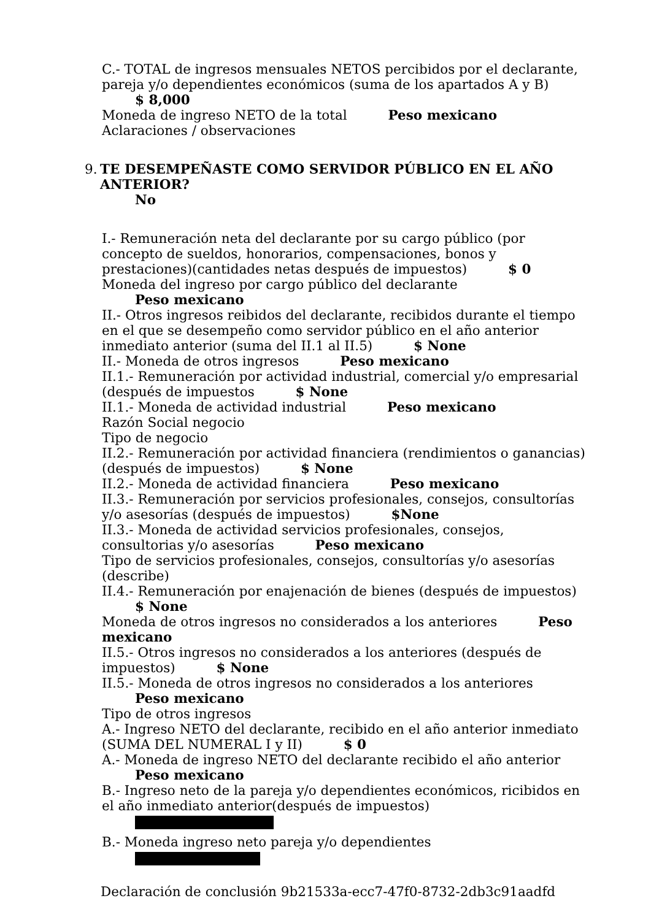C.- TOTAL de ingresos mensuales NETOS percibidos por el declarante, pareja y/o dependientes económicos (suma de los apartados A y B)
$ 8,000
Moneda de ingreso NETO de la total Peso mexicano
Aclaraciones / observaciones
9. TE DESEMPEÑASTE COMO SERVIDOR PÚBLICO EN EL AÑO ANTERIOR?
No
I.- Remuneración neta del declarante por su cargo público (por concepto de sueldos, honorarios, compensaciones, bonos y prestaciones)(cantidades netas después de impuestos) $ 0
Moneda del ingreso por cargo público del declarante
Peso mexicano
II.- Otros ingresos reibidos del declarante, recibidos durante el tiempo en el que se desempeño como servidor público en el año anterior inmediato anterior (suma del II.1 al II.5) $ None
II.- Moneda de otros ingresos Peso mexicano
II.1.- Remuneración por actividad industrial, comercial y/o empresarial (después de impuestos $ None
II.1.- Moneda de actividad industrial Peso mexicano
Razón Social negocio
Tipo de negocio
II.2.- Remuneración por actividad financiera (rendimientos o ganancias) (después de impuestos) $ None
II.2.- Moneda de actividad financiera Peso mexicano
II.3.- Remuneración por servicios profesionales, consejos, consultorías y/o asesorías (después de impuestos) $None
II.3.- Moneda de actividad servicios profesionales, consejos, consultorias y/o asesorías Peso mexicano
Tipo de servicios profesionales, consejos, consultorías y/o asesorías (describe)
II.4.- Remuneración por enajenación de bienes (después de impuestos)
$ None
Moneda de otros ingresos no considerados a los anteriores Peso mexicano
II.5.- Otros ingresos no considerados a los anteriores (después de impuestos) $ None
II.5.- Moneda de otros ingresos no considerados a los anteriores
Peso mexicano
Tipo de otros ingresos
A.- Ingreso NETO del declarante, recibido en el año anterior inmediato (SUMA DEL NUMERAL I y II) $ 0
A.- Moneda de ingreso NETO del declarante recibido el año anterior
Peso mexicano
B.- Ingreso neto de la pareja y/o dependientes económicos, ricibidos en el año inmediato anterior(después de impuestos)
B.- Moneda ingreso neto pareja y/o dependientes
Declaración de conclusión 9b21533a-ecc7-47f0-8732-2db3c91aadfd